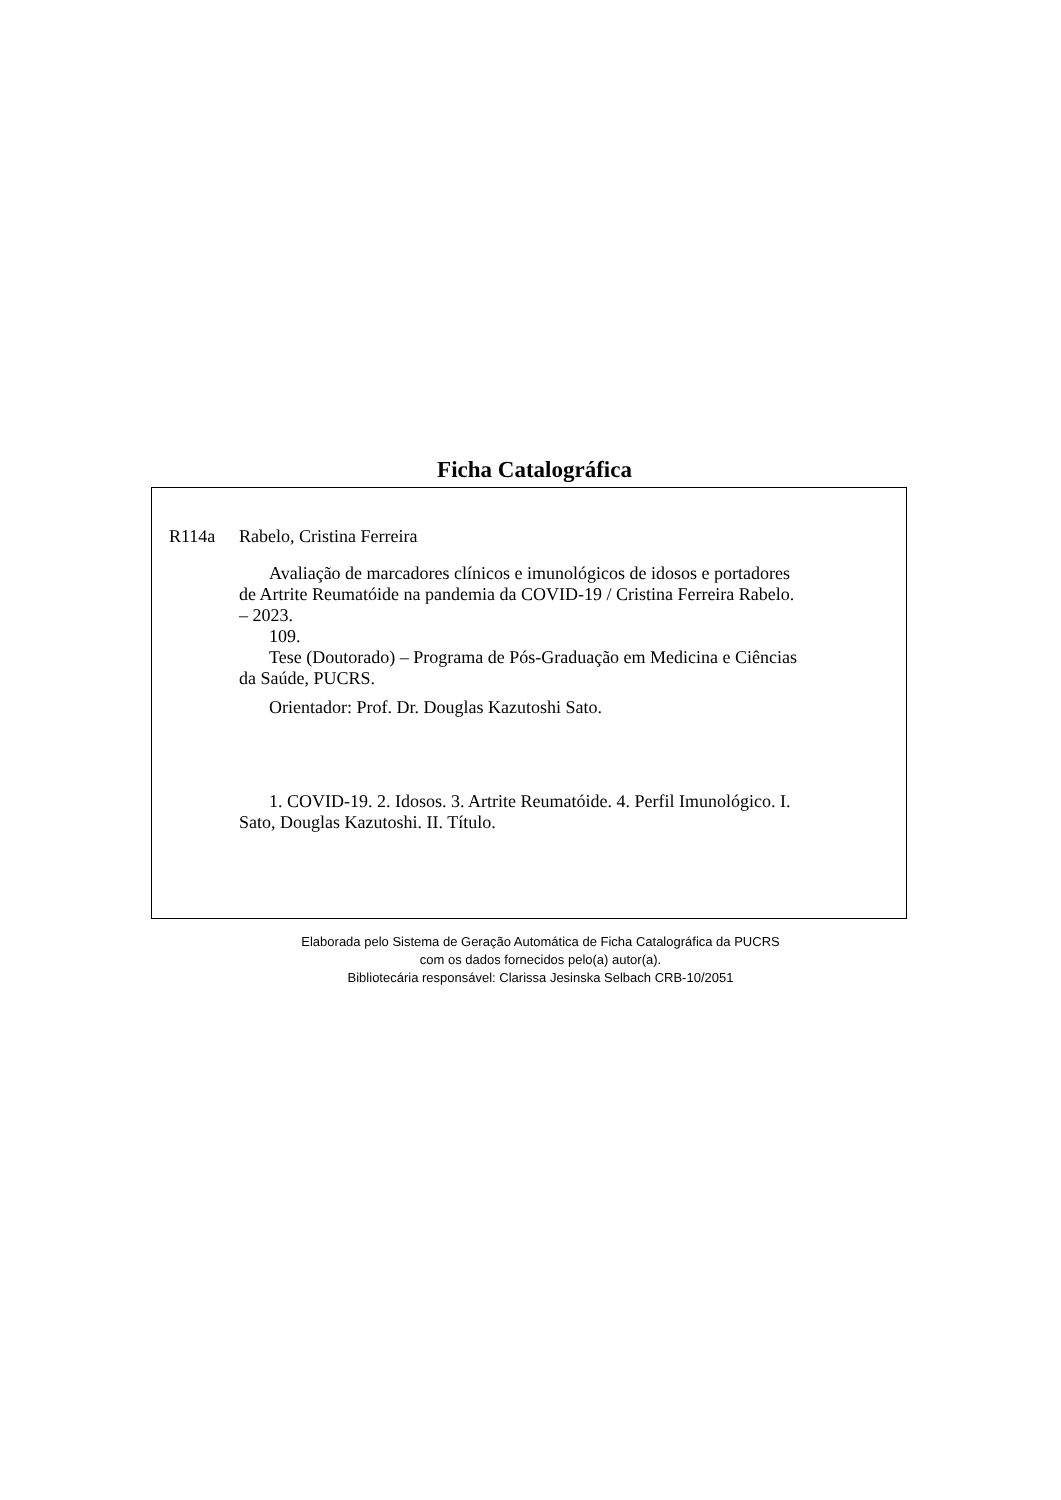Ficha Catalográfica
R114a Rabelo, Cristina Ferreira
Avaliação de marcadores clínicos e imunológicos de idosos e portadores de Artrite Reumatóide na pandemia da COVID-19 / Cristina Ferreira Rabelo. – 2023.
109.
Tese (Doutorado) – Programa de Pós-Graduação em Medicina e Ciências da Saúde, PUCRS.
Orientador: Prof. Dr. Douglas Kazutoshi Sato.
1. COVID-19. 2. Idosos. 3. Artrite Reumatóide. 4. Perfil Imunológico. I. Sato, Douglas Kazutoshi. II. Título.
Elaborada pelo Sistema de Geração Automática de Ficha Catalográfica da PUCRS
com os dados fornecidos pelo(a) autor(a).
Bibliotecária responsável: Clarissa Jesinska Selbach CRB-10/2051